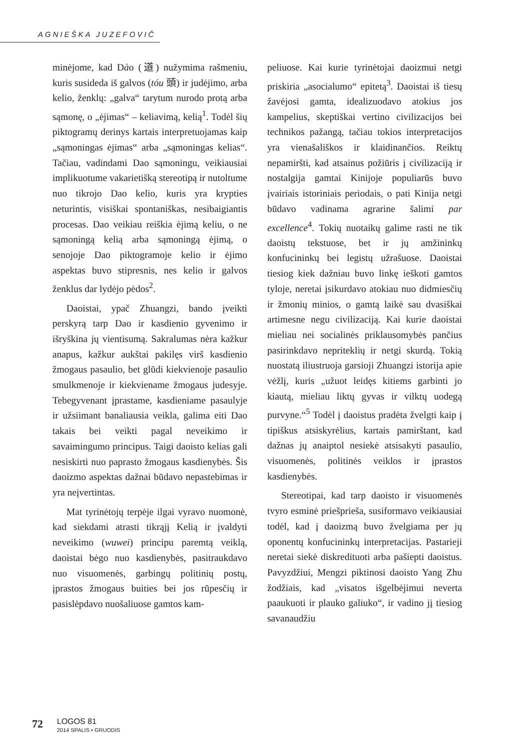AGNIEŠKA JUZEFOVIČ
minėjome, kad Dào (道) nužymima rašmeniu, kuris susideda iš galvos (tóu 頭) ir judėjimo, arba kelio, ženklų: „galva“ tarytum nurodo protą arba sąmonę, o „ėjimas“ – keliavimą, kelią<sup>1</sup>. Todėl šių piktogramų derinys kartais interpretuojamas kaip „sąmoningas ėjimas“ arba „sąmoningas kelias“. Tačiau, vadindami Dao sąmoningu, veikiausiai implikuotume vakarietišką stereotipą ir nutoltume nuo tikrojo Dao kelio, kuris yra krypties neturintis, visiškai spontaniškas, nesibaigiantis procesas. Dao veikiau reiškia ėjimą keliu, o ne sąmoningą kelią arba sąmoningą ėjimą, o senojoje Dao piktogramoje kelio ir ėjimo aspektas buvo stipresnis, nes kelio ir galvos ženklus dar lydėjo pėdos<sup>2</sup>.
Daoistai, ypač Zhuangzi, bando įveikti perskyrą tarp Dao ir kasdienio gyvenimo ir išryškina jų vientisumą. Sakralumas nėra kažkur anapus, kažkur aukštai pakilęs virš kasdienio žmogaus pasaulio, bet glūdi kiekvienoje pasaulio smulkmenoje ir kiekviename žmogaus judesyje. Tebegyvenant įprastame, kasdieniame pasaulyje ir užsiimant banaliausia veikla, galima eiti Dao takais bei veikti pagal neveikimo ir savaimingumo principus. Taigi daoisto kelias gali nesiskirti nuo paprasto žmogaus kasdienybės. Šis daoizmo aspektas dažnai būdavo nepastebimas ir yra neįvertintas.
Mat tyrinėtojų terpėje ilgai vyravo nuomonė, kad siekdami atrasti tikrąjį Kelią ir įvaldyti neveikimo (wuwei) principu paremtą veiklą, daoistai bėgo nuo kasdienybės, pasitraukdavo nuo visuomenės, garbingų politinių postų, įprastos žmogaus buities bei jos rūpesčių ir pasislėpdavo nuošaliuose gamtos kam-
peliuose. Kai kurie tyrinėtojai daoizmui netgi priskiria „asocialumo“ epitetą<sup>3</sup>. Daoistai iš tiesų žavėjosi gamta, idealizuodavo atokius jos kampelius, skeptiškai vertino civilizacijos bei technikos pažangą, tačiau tokios interpretacijos yra vienašališkos ir klaidinančios. Reiktų nepamiršti, kad atsainus požiūris į civilizaciją ir nostalgija gamtai Kinijoje populiarūs buvo įvairiais istoriniais periodais, o pati Kinija netgi būdavo vadinama agrarine šalimi par excellence<sup>4</sup>. Tokių nuotaikų galime rasti ne tik daoistų tekstuose, bet ir jų amžininkų konfucininkų bei legistų užrašuose. Daoistai tiesiog kiek dažniau buvo linkę ieškoti gamtos tyloje, neretai įsikurdavo atokiau nuo didmiesčių ir žmonių minios, o gamtą laikė sau dvasiškai artimesne negu civilizaciją. Kai kurie daoistai mieliau nei socialinės priklausomybės pančius pasirinkdavo nepriteklių ir netgi skurdą. Tokią nuostatą iliustruoja garsioji Zhuangzi istorija apie vėžlį, kuris „užuot leidęs kitiems garbinti jo kiautą, mieliau liktų gyvas ir vilktų uodegą purvyne.“<sup>5</sup> Todėl į daoistus pradėta žvelgti kaip į tipiškus atsiskyrėlius, kartais pamirštant, kad dažnas jų anaiptol nesiekė atsisakyti pasaulio, visuomenės, politinės veiklos ir įprastos kasdienybės.
Stereotipai, kad tarp daoisto ir visuomenės tvyro esminė priešpriešа, susiformavo veikiausiai todėl, kad į daoizmą buvo žvelgiama per jų oponentų konfucininkų interpretacijas. Pastarieji neretai siekė diskredituoti arba pašiepti daoistus. Pavyzdžiui, Mengzi piktinosi daoisto Yang Zhu žodžiais, kad „visatos išgelbėjimui neverta paaukuoti ir plauko galiuko“, ir vadino jį tiesiog savanaudžiu
72
LOGOS 81
2014 SPALIS • GRUODIS